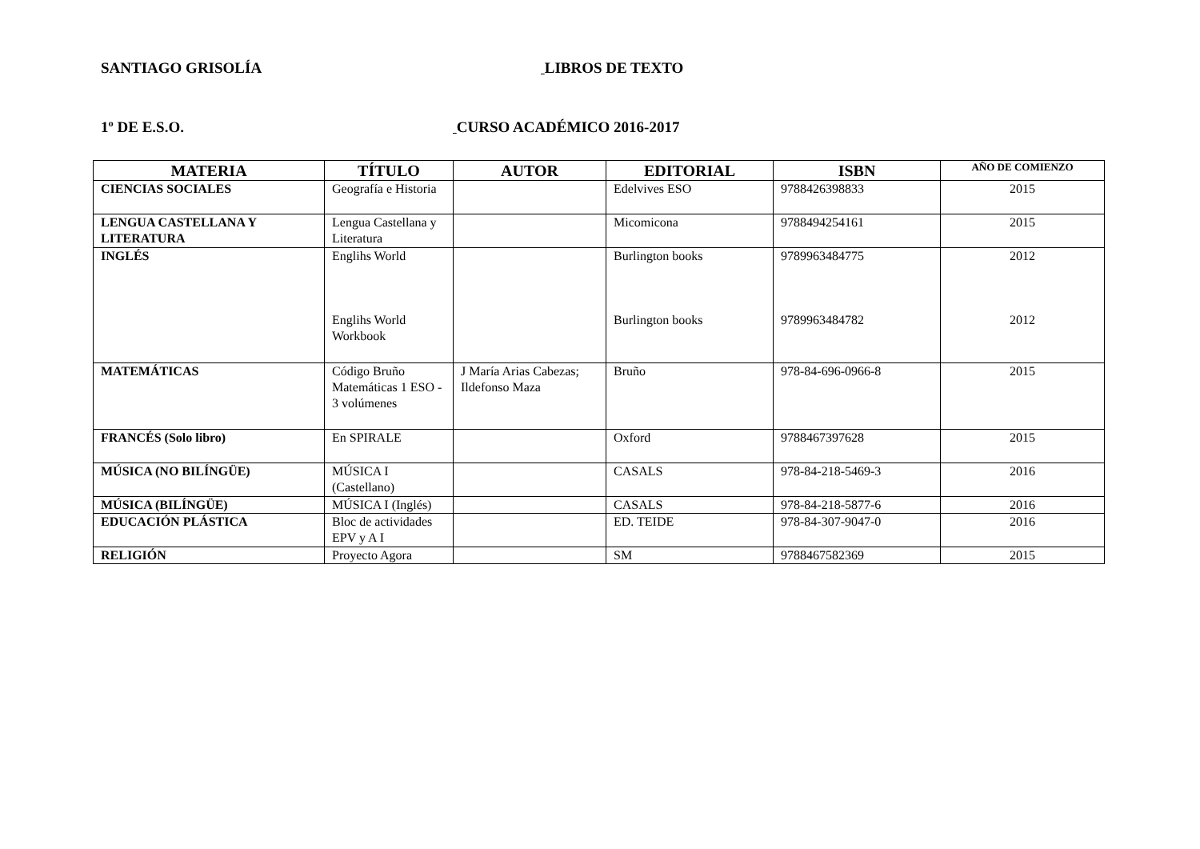SANTIAGO GRISOLÍA LIBROS DE TEXTO
1º DE E.S.O. CURSO ACADÉMICO 2016-2017
| MATERIA | TÍTULO | AUTOR | EDITORIAL | ISBN | AÑO DE COMIENZO |
| --- | --- | --- | --- | --- | --- |
| CIENCIAS SOCIALES | Geografía e Historia | | Edelvives ESO | 9788426398833 | 2015 |
| LENGUA CASTELLANA Y LITERATURA | Lengua Castellana y Literatura | | Micomicona | 9788494254161 | 2015 |
| INGLÉS | Englihs World Englihs World Workbook | | Burlington books Burlington books | 9789963484775 9789963484782 | 2012 2012 |
| MATEMÁTICAS | Código Bruño Matemáticas 1 ESO - 3 volúmenes | J María Arias Cabezas; Ildefonso Maza | Bruño | 978-84-696-0966-8 | 2015 |
| FRANCÉS (Solo libro) | En SPIRALE | | Oxford | 9788467397628 | 2015 |
| MÚSICA (NO BILÍNGÜE) | MÚSICA I (Castellano) | | CASALS | 978-84-218-5469-3 | 2016 |
| MÚSICA (BILÍNGÜE) | MÚSICA I (Inglés) | | CASALS | 978-84-218-5877-6 | 2016 |
| EDUCACIÓN PLÁSTICA | Bloc de actividades EPV y A I | | ED. TEIDE | 978-84-307-9047-0 | 2016 |
| RELIGIÓN | Proyecto Agora | | SM | 9788467582369 | 2015 |